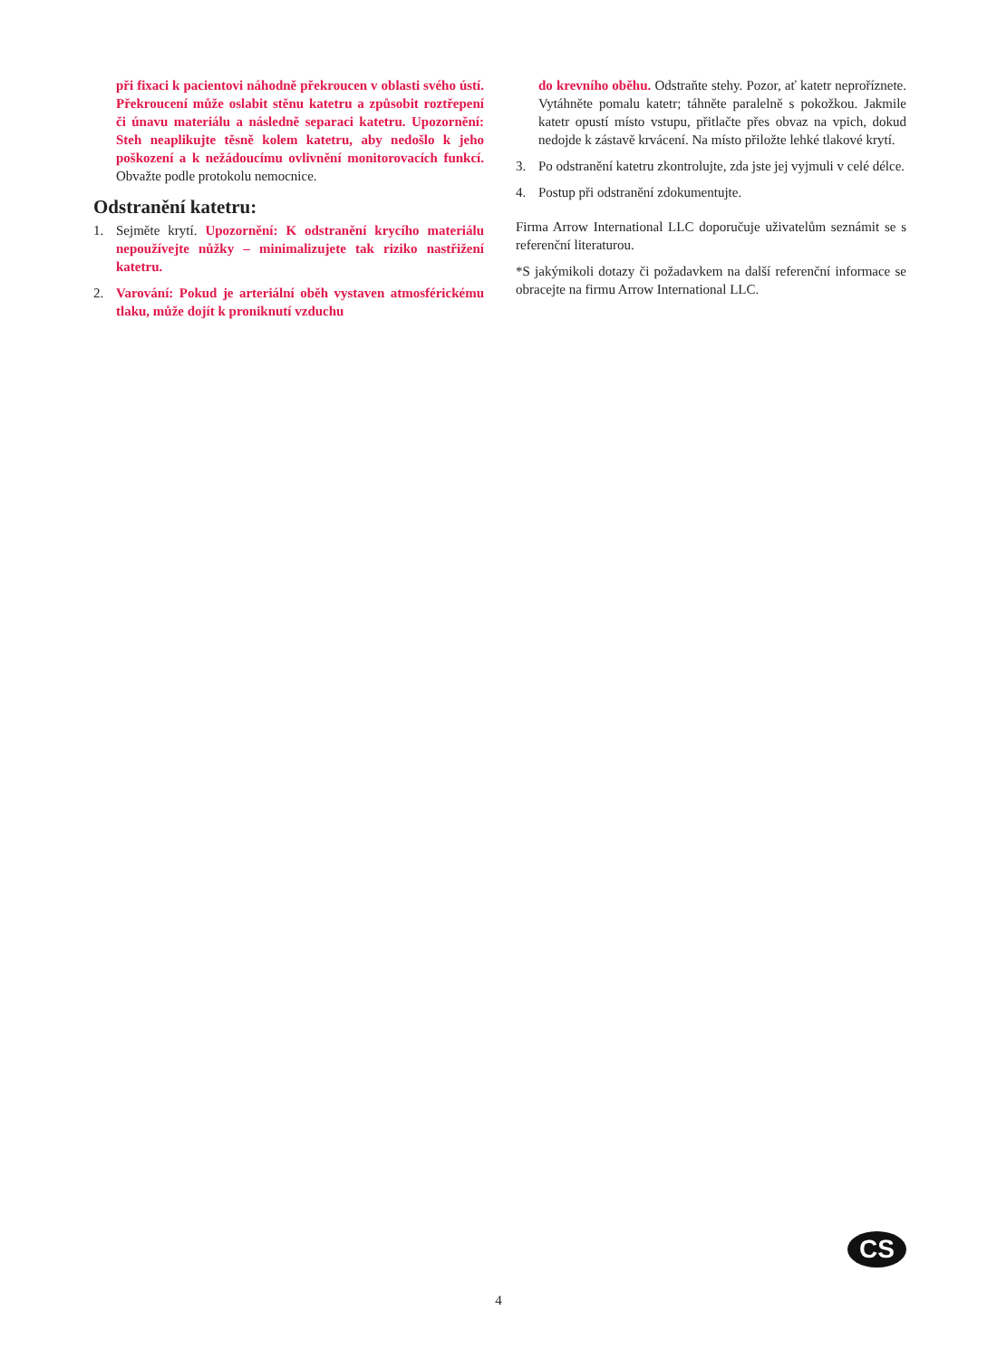při fixaci k pacientovi náhodně překroucen v oblasti svého ústí. Překroucení může oslabit stěnu katetru a způsobit roztřepení či únavu materiálu a následně separaci katetru. Upozornění: Steh neaplikujte těsně kolem katetru, aby nedošlo k jeho poškození a k nežádoucímu ovlivnění monitorovacích funkcí. Obvažte podle protokolu nemocnice.
Odstranění katetru:
1. Sejměte krytí. Upozornění: K odstranění krycího materiálu nepoužívejte nůžky – minimalizujete tak riziko nastřižení katetru.
2. Varování: Pokud je arteriální oběh vystaven atmosférickému tlaku, může dojít k proniknutí vzduchu
do krevního oběhu. Odstraňte stehy. Pozor, ať katetr neproříznete. Vytáhněte pomalu katetr; táhněte paralelně s pokožkou. Jakmile katetr opustí místo vstupu, přitlačte přes obvaz na vpich, dokud nedojde k zástavě krvácení. Na místo přiložte lehké tlakové krytí.
3. Po odstranění katetru zkontrolujte, zda jste jej vyjmuli v celé délce.
4. Postup při odstranění zdokumentujte.
Firma Arrow International LLC doporučuje uživatelům seznámit se s referenční literaturou.
*S jakýmikoli dotazy či požadavkem na další referenční informace se obracejte na firmu Arrow International LLC.
CS
4